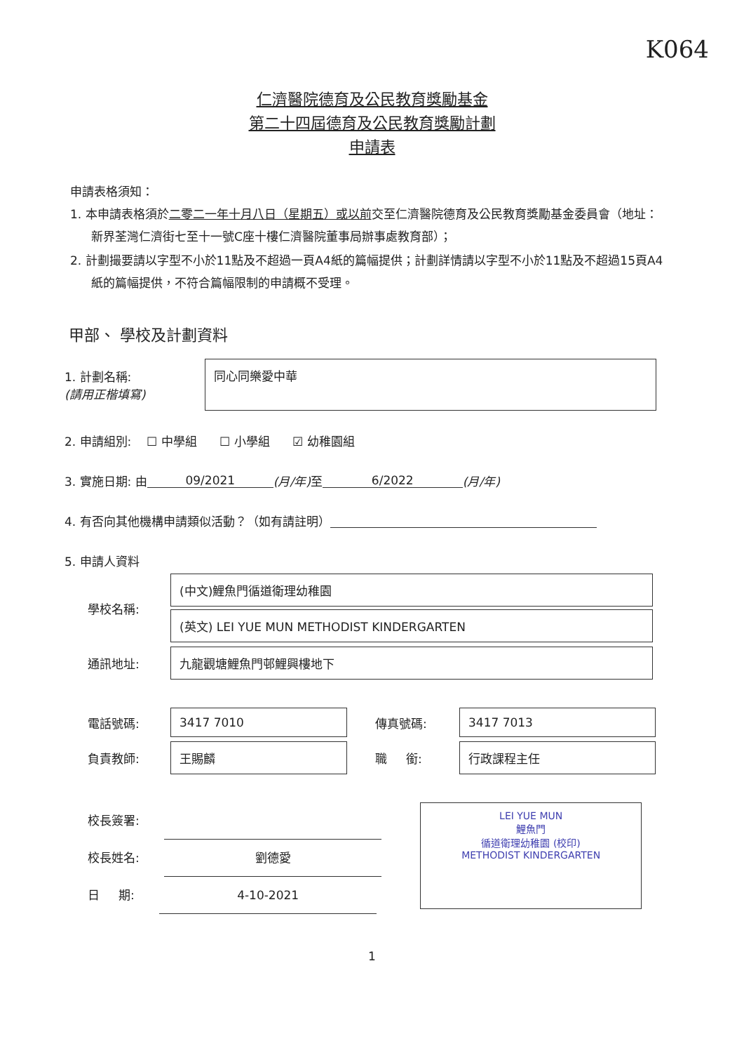K064
仁濟醫院德育及公民教育獎勵基金
第二十四屆德育及公民教育獎勵計劃
申請表
申請表格須知：
1. 本申請表格須於二零二一年十月八日（星期五）或以前交至仁濟醫院德育及公民教育獎勵基金委員會（地址：新界荃灣仁濟街七至十一號C座十樓仁濟醫院董事局辦事處教育部）；
2. 計劃撮要請以字型不小於11點及不超過一頁A4紙的篇幅提供；計劃詳情請以字型不小於11點及不超過15頁A4紙的篇幅提供，不符合篇幅限制的申請概不受理。
甲部、 學校及計劃資料
1. 計劃名稱:
(請用正楷填寫)
同心同樂愛中華
2. 申請組別: ☐ 中學組 ☐ 小學組 ☑ 幼稚園組
3. 實施日期: 由 09/2021 (月/年) 至 6/2022 (月/年)
4. 有否向其他機構申請類似活動？（如有請註明）
5. 申請人資料
學校名稱:
(中文)鯉魚門循道衛理幼稚園
(英文) LEI YUE MUN METHODIST KINDERGARTEN
通訊地址:
九龍觀塘鯉魚門邨鯉興樓地下
電話號碼:
3417 7010
傳真號碼:
3417 7013
負責教師:
王賜麟
職 銜:
行政課程主任
校長簽署:
校長姓名: 劉德愛
日 期: 4-10-2021
LEI YUE MUN
鯉魚門
循道衛理幼稚園 (校印)
METHODIST KINDERGARTEN
1